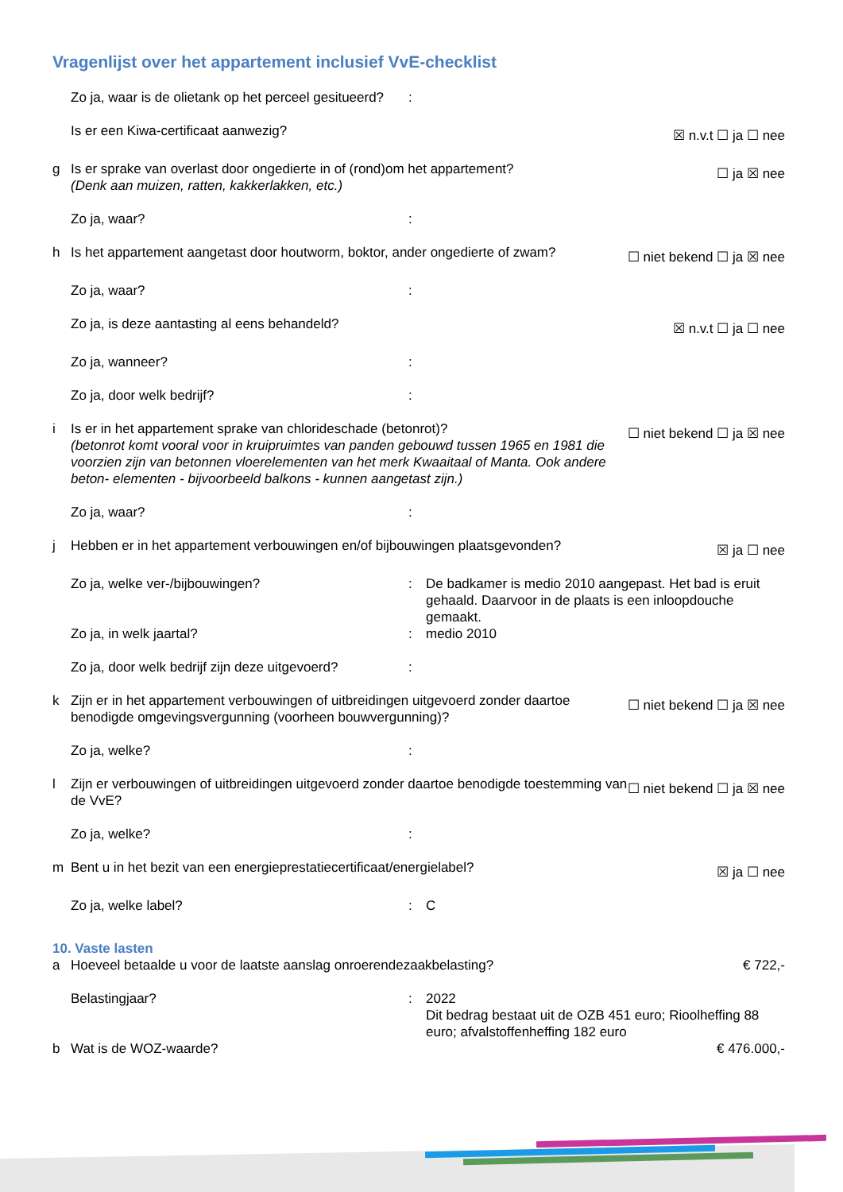Vragenlijst over het appartement inclusief VvE-checklist
Zo ja, waar is de olietank op het perceel gesitueerd?:
Is er een Kiwa-certificaat aanwezig? ☒ n.v.t ☐ ja ☐ nee
g Is er sprake van overlast door ongedierte in of (rond)om het appartement?
(Denk aan muizen, ratten, kakkerlakken, etc.) ☐ ja ☒ nee
Zo ja, waar?:
h Is het appartement aangetast door houtworm, boktor, ander ongedierte of zwam? ☐ niet bekend ☐ ja ☒ nee
Zo ja, waar?:
Zo ja, is deze aantasting al eens behandeld? ☒ n.v.t ☐ ja ☐ nee
Zo ja, wanneer?:
Zo ja, door welk bedrijf?:
i Is er in het appartement sprake van chlorideschade (betonrot)?
(betonrot komt vooral voor in kruipruimtes van panden gebouwd tussen 1965 en 1981 die voorzien zijn van betonnen vloerelementen van het merk Kwaaitaal of Manta. Ook andere beton- elementen - bijvoorbeeld balkons - kunnen aangetast zijn.) ☐ niet bekend ☐ ja ☒ nee
Zo ja, waar?:
j Hebben er in het appartement verbouwingen en/of bijbouwingen plaatsgevonden? ☒ ja ☐ nee
Zo ja, welke ver-/bijbouwingen?: De badkamer is medio 2010 aangepast. Het bad is eruit gehaald. Daarvoor in de plaats is een inloopdouche gemaakt.
Zo ja, in welk jaartal?: medio 2010
Zo ja, door welk bedrijf zijn deze uitgevoerd?:
k Zijn er in het appartement verbouwingen of uitbreidingen uitgevoerd zonder daartoe benodigde omgevingsvergunning (voorheen bouwvergunning)? ☐ niet bekend ☐ ja ☒ nee
Zo ja, welke?:
l Zijn er verbouwingen of uitbreidingen uitgevoerd zonder daartoe benodigde toestemming van de VvE? ☐ niet bekend ☐ ja ☒ nee
Zo ja, welke?:
m Bent u in het bezit van een energieprestatiecertificaat/energielabel? ☒ ja ☐ nee
Zo ja, welke label?: C
10. Vaste lasten
a Hoeveel betaalde u voor de laatste aanslag onroerendezaakbelasting? € 722,-
Belastingjaar?: 2022
Dit bedrag bestaat uit de OZB 451 euro; Rioolheffing 88 euro; afvalstoffenheffing 182 euro
b Wat is de WOZ-waarde? € 476.000,-